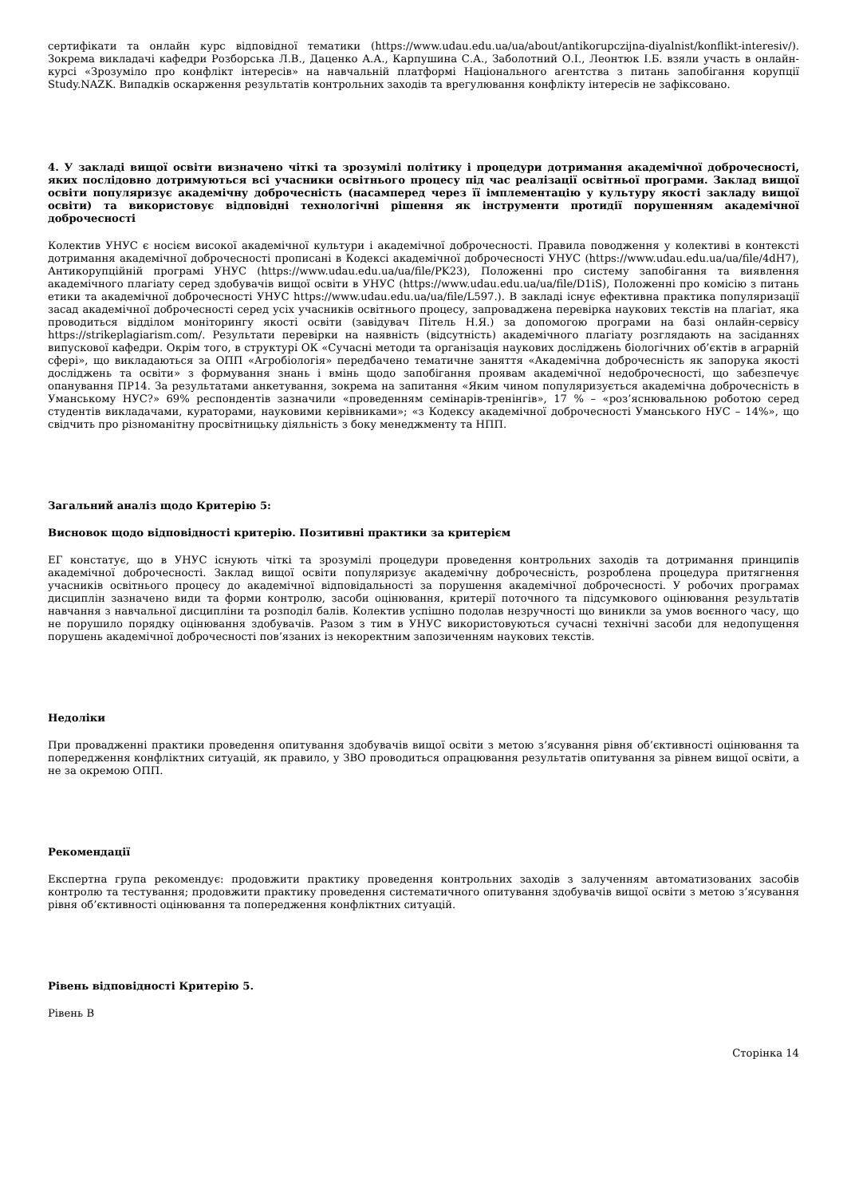сертифікати та онлайн курс відповідної тематики (https://www.udau.edu.ua/ua/about/antikorupczijna-diyalnist/konflikt-interesiv/). Зокрема викладачі кафедри Розборська Л.В., Даценко А.А., Карпушина С.А., Заболотний О.І., Леонтюк І.Б. взяли участь в онлайн-курсі «Зрозуміло про конфлікт інтересів» на навчальній платформі Національного агентства з питань запобігання корупції Study.NAZK. Випадків оскарження результатів контрольних заходів та врегулювання конфлікту інтересів не зафіксовано.
4. У закладі вищої освіти визначено чіткі та зрозумілі політику і процедури дотримання академічної доброчесності, яких послідовно дотримуються всі учасники освітнього процесу під час реалізації освітньої програми. Заклад вищої освіти популяризує академічну доброчесність (насамперед через її імплементацію у культуру якості закладу вищої освіти) та використовує відповідні технологічні рішення як інструменти протидії порушенням академічної доброчесності
Колектив УНУС є носієм високої академічної культури і академічної доброчесності. Правила поводження у колективі в контексті дотримання академічної доброчесності прописані в Кодексі академічної доброчесності УНУС (https://www.udau.edu.ua/ua/file/4dH7), Антикорупційній програмі УНУС (https://www.udau.edu.ua/ua/file/PK23), Положенні про систему запобігання та виявлення академічного плагіату серед здобувачів вищої освіти в УНУС (https://www.udau.edu.ua/ua/file/D1iS), Положенні про комісію з питань етики та академічної доброчесності УНУС https://www.udau.edu.ua/ua/file/L597.). В закладі існує ефективна практика популяризації засад академічної доброчесності серед усіх учасників освітнього процесу, запроваджена перевірка наукових текстів на плагіат, яка проводиться відділом моніторингу якості освіти (завідувач Пітель Н.Я.) за допомогою програми на базі онлайн-сервісу https://strikeplagiarism.com/. Результати перевірки на наявність (відсутність) академічного плагіату розглядають на засіданнях випускової кафедри. Окрім того, в структурі ОК «Сучасні методи та організація наукових досліджень біологічних об’єктів в аграрній сфері», що викладаються за ОПП «Агробіологія» передбачено тематичне заняття «Академічна доброчесність як запорука якості досліджень та освіти» з формування знань і вмінь щодо запобігання проявам академічної недоброчесності, що забезпечує опанування ПР14. За результатами анкетування, зокрема на запитання «Яким чином популяризується академічна доброчесність в Уманському НУС?» 69% респондентів зазначили «проведенням семінарів-тренінгів», 17 % – «роз’яснювальною роботою серед студентів викладачами, кураторами, науковими керівниками»; «з Кодексу академічної доброчесності Уманського НУС – 14%», що свідчить про різноманітну просвітницьку діяльність з боку менеджменту та НПП.
Загальний аналіз щодо Критерію 5:
Висновок щодо відповідності критерію. Позитивні практики за критерієм
ЕГ констатує, що в УНУС існують чіткі та зрозумілі процедури проведення контрольних заходів та дотримання принципів академічної доброчесності. Заклад вищої освіти популяризує академічну доброчесність, розроблена процедура притягнення учасників освітнього процесу до академічної відповідальності за порушення академічної доброчесності. У робочих програмах дисциплін зазначено види та форми контролю, засоби оцінювання, критерії поточного та підсумкового оцінювання результатів навчання з навчальної дисципліни та розподіл балів. Колектив успішно подолав незручності що виникли за умов воєнного часу, що не порушило порядку оцінювання здобувачів. Разом з тим в УНУС використовуються сучасні технічні засоби для недопущення порушень академічної доброчесності пов’язаних із некоректним запозиченням наукових текстів.
Недоліки
При провадженні практики проведення опитування здобувачів вищої освіти з метою з’ясування рівня об’єктивності оцінювання та попередження конфліктних ситуацій, як правило, у ЗВО проводиться опрацювання результатів опитування за рівнем вищої освіти, а не за окремою ОПП.
Рекомендації
Експертна група рекомендує: продовжити практику проведення контрольних заходів з залученням автоматизованих засобів контролю та тестування; продовжити практику проведення систематичного опитування здобувачів вищої освіти з метою з’ясування рівня об’єктивності оцінювання та попередження конфліктних ситуацій.
Рівень відповідності Критерію 5.
Рівень B
Сторінка 14